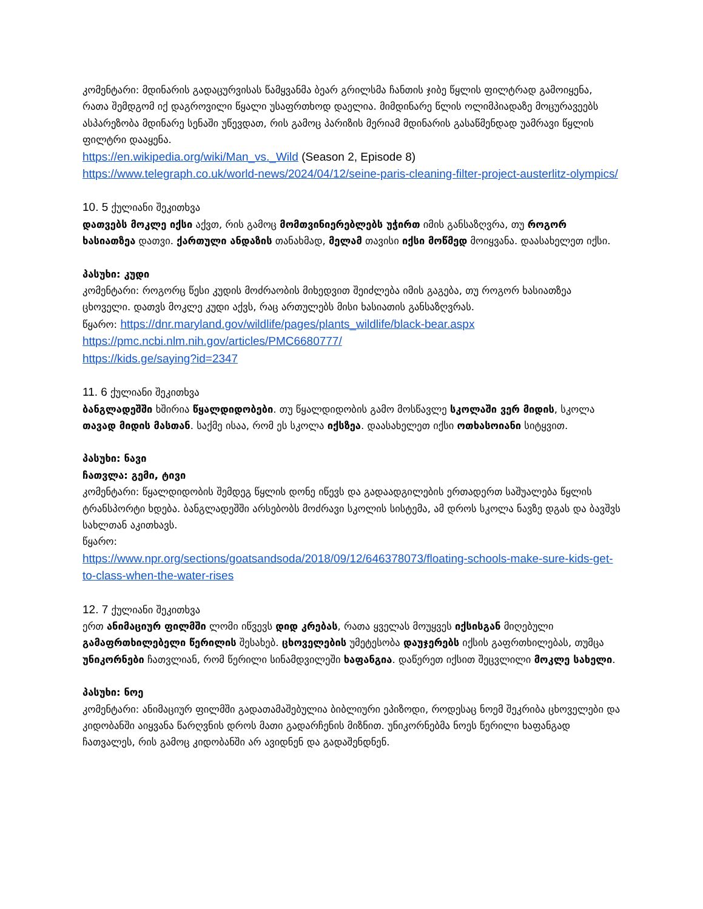კომენტარი: მდინარის გადაცურვისას წამყვანმა ბეარ გრილსმა ჩანთის ჯიბე წყლის ფილტრად გამოიყენა, რათა შემდგომ იქ დაგროვილი წყალი უსაფრთხოდ დაელია. მიმდინარე წლის ოლიმპიადაზე მოცურავეებს ასპარეზობა მდინარე სენაში უწევდათ, რის გამოც პარიზის მერიამ მდინარის გასაწმენდად უამრავი წყლის ფილტრი დააყენა.
https://en.wikipedia.org/wiki/Man_vs._Wild (Season 2, Episode 8)
https://www.telegraph.co.uk/world-news/2024/04/12/seine-paris-cleaning-filter-project-austerlitz-olympics/
10. 5 ქულიანი შეკითხვა
დათვებს მოკლე იქსი აქვთ, რის გამოც მომთვინიერებლებს უჭირთ იმის განსაზღვრა, თუ როგორ ხასიათზეა დათვი. ქართული ანდაზის თანახმად, მელამ თავისი იქსი მოწმედ მოიყვანა. დაასახელეთ იქსი.
პასუხი: კუდი
კომენტარი: როგორც წესი კუდის მოძრაობის მიხედვით შეიძლება იმის გაგება, თუ როგორ ხასიათზეა ცხოველი. დათვს მოკლე კუდი აქვს, რაც ართულებს მისი ხასიათის განსაზღვრას.
წყარო: https://dnr.maryland.gov/wildlife/pages/plants_wildlife/black-bear.aspx
https://pmc.ncbi.nlm.nih.gov/articles/PMC6680777/
https://kids.ge/saying?id=2347
11. 6 ქულიანი შეკითხვა
ბანგლადეშში ხშირია წყალდიდობები. თუ წყალდიდობის გამო მოსწავლე სკოლაში ვერ მიდის, სკოლა თავად მიდის მასთან. საქმე ისაა, რომ ეს სკოლა იქსზეა. დაასახელეთ იქსი ოთხასოიანი სიტყვით.
პასუხი: ნავი
ჩათვლა: გემი, ტივი
კომენტარი: წყალდიდობის შემდეგ წყლის დონე იწევს და გადაადგილების ერთადერთ საშუალება წყლის ტრანსპორტი ხდება. ბანგლადეშში არსებობს მოძრავი სკოლის სისტემა, ამ დროს სკოლა ნავზე დგას და ბავშვს სახლთან აკითხავს.
წყარო:
https://www.npr.org/sections/goatsandsoda/2018/09/12/646378073/floating-schools-make-sure-kids-get-to-class-when-the-water-rises
12. 7 ქულიანი შეკითხვა
ერთ ანიმაციურ ფილმში ლომი იწვევს დიდ კრებას, რათა ყველას მოუყვეს იქსისგან მიღებული გამაფრთხილებელი წერილის შესახებ. ცხოველების უმეტესობა დაუჯერებს იქსის გაფრთხილებას, თუმცა უნიკორნები ჩათვლიან, რომ წერილი სინამდვილეში ხაფანგია. დაწერეთ იქსით შეცვლილი მოკლე სახელი.
პასუხი: ნოე
კომენტარი: ანიმაციურ ფილმში გადათამაშებულია ბიბლიური ეპიზოდი, როდესაც ნოემ შეკრიბა ცხოველები და კიდობანში აიყვანა წარღვნის დროს მათი გადარჩენის მიზნით. უნიკორნებმა ნოეს წერილი ხაფანგად ჩათვალეს, რის გამოც კიდობანში არ ავიდნენ და გადაშენდნენ.